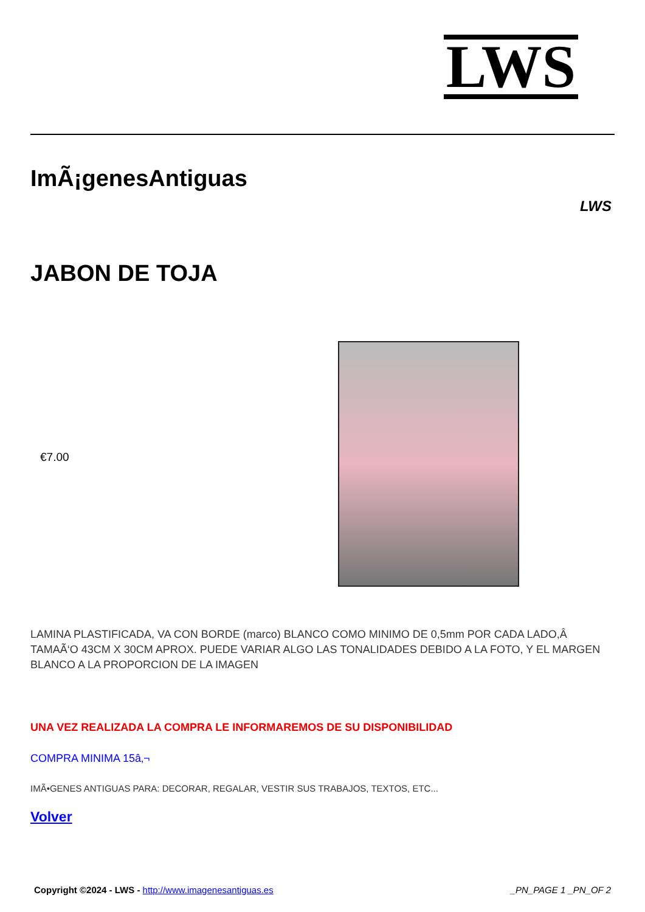LWS
ImÃ¡genesAntiguas
LWS
JABON DE TOJA
€7.00
LAMINA PLASTIFICADA, VA CON BORDE (marco) BLANCO COMO MINIMO DE 0,5mm POR CADA LADO,Â TAMAÃ‘O 43CM X 30CM APROX. PUEDE VARIAR ALGO LAS TONALIDADES DEBIDO A LA FOTO, Y EL MARGEN BLANCO A LA PROPORCION DE LA IMAGEN
UNA VEZ REALIZADA LA COMPRA LE INFORMAREMOS DE SU DISPONIBILIDAD
COMPRA MINIMA 15â‚¬
IMÃ•GENES ANTIGUAS PARA: DECORAR, REGALAR, VESTIR SUS TRABAJOS, TEXTOS, ETC...
Volver
Copyright ©2024 - LWS - http://www.imagenesantiguas.es _PN_PAGE 1 _PN_OF 2